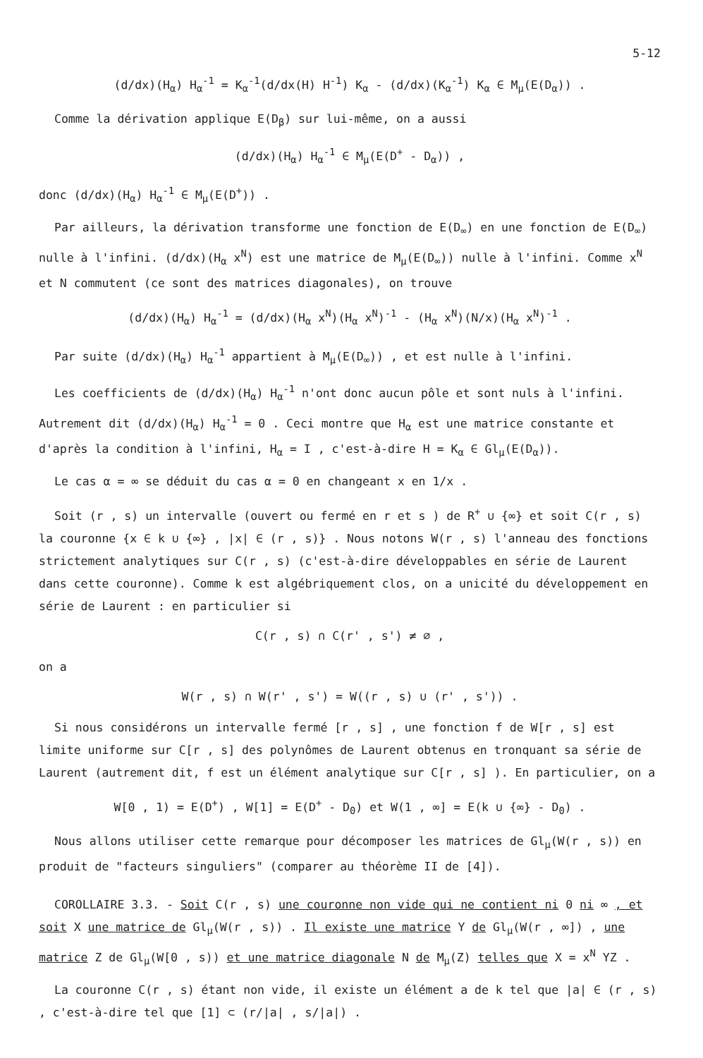5-12
(d/dx)(H<sub>α</sub>) H<sub>α</sub><sup>-1</sup> = K<sub>α</sub><sup>-1</sup>(d/dx(H) H<sup>-1</sup>) K<sub>α</sub> - (d/dx)(K<sub>α</sub><sup>-1</sup>) K<sub>α</sub> ∈ M<sub>μ</sub>(E(D<sub>α</sub>)) .
Comme la dérivation applique E(D<sub>β</sub>) sur lui-même, on a aussi
(d/dx)(H<sub>α</sub>) H<sub>α</sub><sup>-1</sup> ∈ M<sub>μ</sub>(E(D<sup>+</sup> - D<sub>α</sub>)) ,
donc (d/dx)(H<sub>α</sub>) H<sub>α</sub><sup>-1</sup> ∈ M<sub>μ</sub>(E(D<sup>+</sup>)) .
Par ailleurs, la dérivation transforme une fonction de E(D<sub>∞</sub>) en une fonction de E(D<sub>∞</sub>) nulle à l'infini. (d/dx)(H<sub>α</sub> x<sup>N</sup>) est une matrice de M<sub>μ</sub>(E(D<sub>∞</sub>)) nulle à l'infini. Comme x<sup>N</sup> et N commutent (ce sont des matrices diagonales), on trouve
(d/dx)(H<sub>α</sub>) H<sub>α</sub><sup>-1</sup> = (d/dx)(H<sub>α</sub> x<sup>N</sup>)(H<sub>α</sub> x<sup>N</sup>)<sup>-1</sup> - (H<sub>α</sub> x<sup>N</sup>)(N/x)(H<sub>α</sub> x<sup>N</sup>)<sup>-1</sup> .
Par suite (d/dx)(H<sub>α</sub>) H<sub>α</sub><sup>-1</sup> appartient à M<sub>μ</sub>(E(D<sub>∞</sub>)) , et est nulle à l'infini.
Les coefficients de (d/dx)(H<sub>α</sub>) H<sub>α</sub><sup>-1</sup> n'ont donc aucun pôle et sont nuls à l'infini. Autrement dit (d/dx)(H<sub>α</sub>) H<sub>α</sub><sup>-1</sup> = 0 . Ceci montre que H<sub>α</sub> est une matrice constante et d'après la condition à l'infini, H<sub>α</sub> = I , c'est-à-dire H = K<sub>α</sub> ∈ Gl<sub>μ</sub>(E(D<sub>α</sub>)).
Le cas α = ∞ se déduit du cas α = 0 en changeant x en 1/x .
Soit (r , s) un intervalle (ouvert ou fermé en r et s ) de R<sup>+</sup> ∪ {∞} et soit C(r , s) la couronne {x ∈ k ∪ {∞} , |x| ∈ (r , s)} . Nous notons W(r , s) l'anneau des fonctions strictement analytiques sur C(r , s) (c'est-à-dire développables en série de Laurent dans cette couronne). Comme k est algébriquement clos, on a unicité du développement en série de Laurent : en particulier si
C(r , s) ∩ C(r' , s') ≠ ∅ ,
on a
W(r , s) ∩ W(r' , s') = W((r , s) ∪ (r' , s')) .
Si nous considérons un intervalle fermé [r , s] , une fonction f de W[r , s] est limite uniforme sur C[r , s] des polynômes de Laurent obtenus en tronquant sa série de Laurent (autrement dit, f est un élément analytique sur C[r , s] ). En particulier, on a
W[0 , 1) = E(D<sup>+</sup>) , W[1] = E(D<sup>+</sup> - D<sub>0</sub>) et W(1 , ∞] = E(k ∪ {∞} - D<sub>0</sub>) .
Nous allons utiliser cette remarque pour décomposer les matrices de Gl<sub>μ</sub>(W(r , s)) en produit de "facteurs singuliers" (comparer au théorème II de [4]).
COROLLAIRE 3.3. - Soit C(r , s) une couronne non vide qui ne contient ni 0 ni ∞ , et soit X une matrice de Gl<sub>μ</sub>(W(r , s)) . Il existe une matrice Y de Gl<sub>μ</sub>(W(r , ∞]) , une matrice Z de Gl<sub>μ</sub>(W[0 , s)) et une matrice diagonale N de M<sub>μ</sub>(Z) telles que X = x<sup>N</sup> YZ .
La couronne C(r , s) étant non vide, il existe un élément a de k tel que |a| ∈ (r , s) , c'est-à-dire tel que [1] ⊂ (r/|a| , s/|a|) .